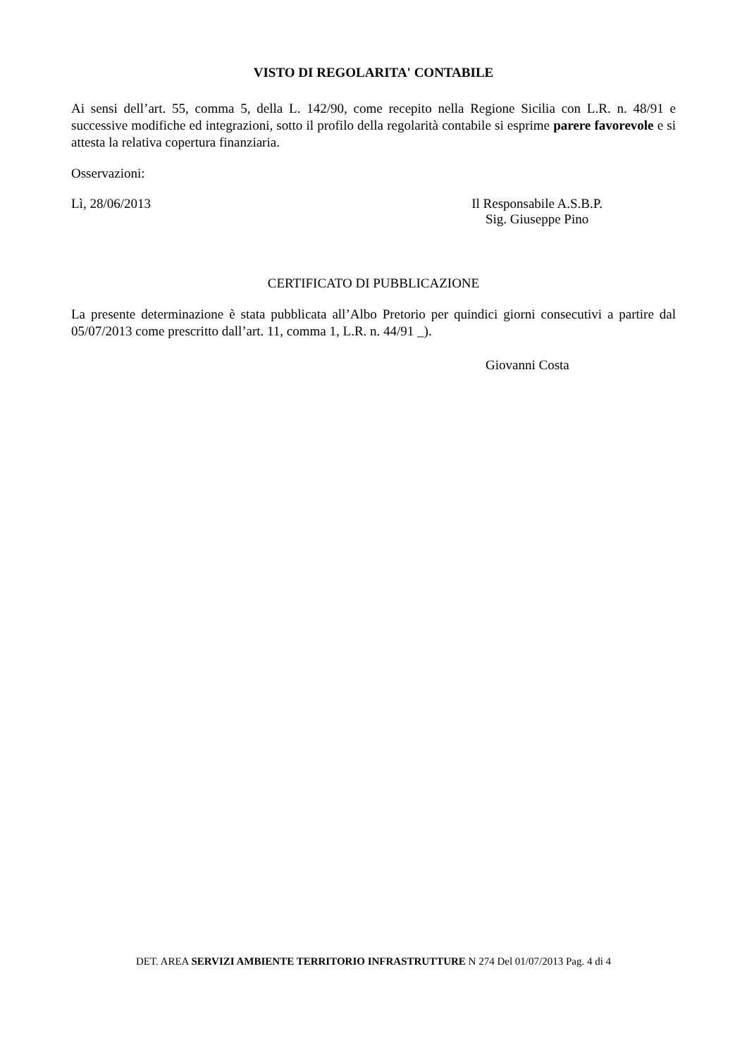VISTO DI REGOLARITA' CONTABILE
Ai sensi dell’art. 55, comma 5, della L. 142/90, come recepito nella Regione Sicilia con L.R. n. 48/91 e successive modifiche ed integrazioni, sotto il profilo della regolarità contabile si esprime parere favorevole e si attesta la relativa copertura finanziaria.
Osservazioni:
Lì, 28/06/2013 Il Responsabile A.S.B.P.
Sig. Giuseppe Pino
CERTIFICATO DI PUBBLICAZIONE
La presente determinazione è stata pubblicata all’Albo Pretorio per quindici giorni consecutivi a partire dal 05/07/2013 come prescritto dall’art. 11, comma 1, L.R. n. 44/91 _).
Giovanni Costa
DET. AREA SERVIZI AMBIENTE TERRITORIO INFRASTRUTTURE N 274 Del 01/07/2013 Pag. 4 di 4